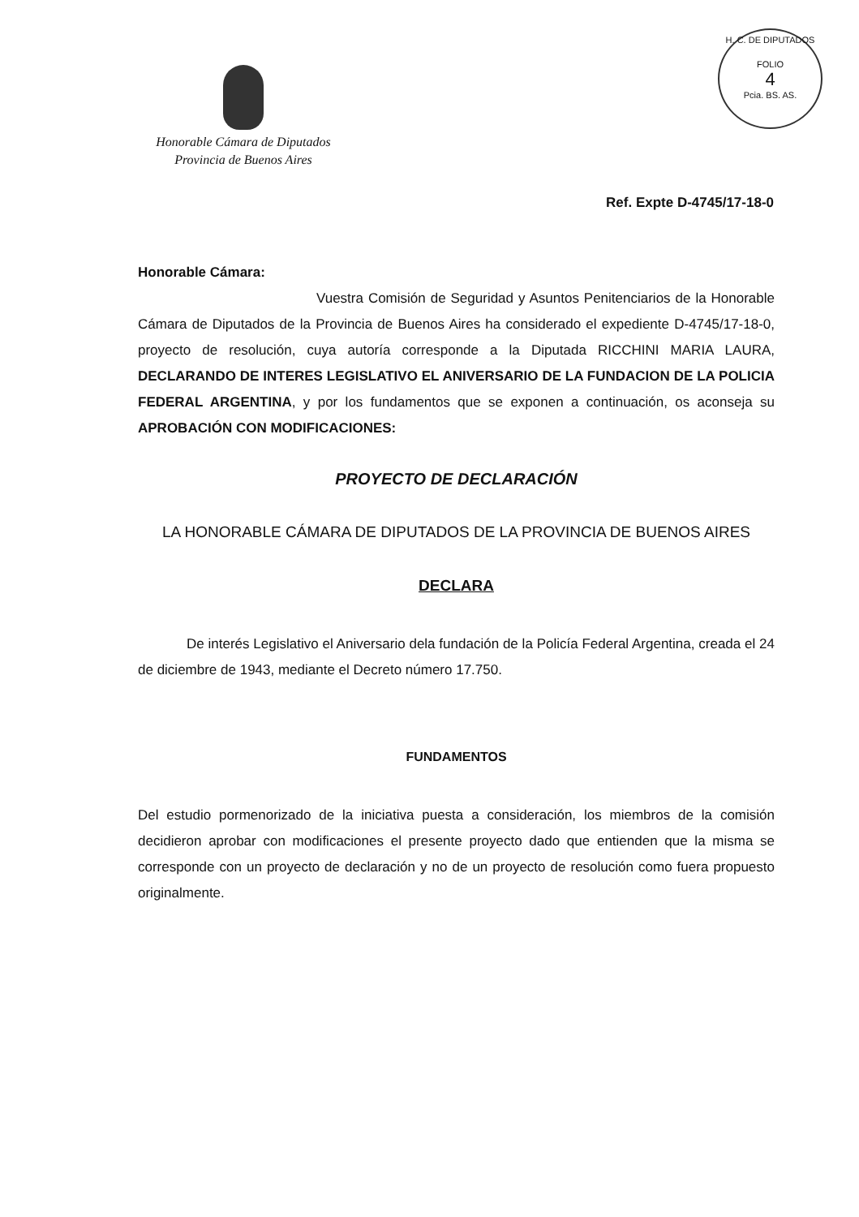Honorable Cámara de Diputados
Provincia de Buenos Aires
H. C. DE DIPUTADOS
FOLIO
4
Pcia. BS. AS.
Ref. Expte D-4745/17-18-0
Honorable Cámara:
Vuestra Comisión de Seguridad y Asuntos Penitenciarios de la Honorable Cámara de Diputados de la Provincia de Buenos Aires ha considerado el expediente D-4745/17-18-0, proyecto de resolución, cuya autoría corresponde a la Diputada RICCHINI MARIA LAURA, DECLARANDO DE INTERES LEGISLATIVO EL ANIVERSARIO DE LA FUNDACION DE LA POLICIA FEDERAL ARGENTINA, y por los fundamentos que se exponen a continuación, os aconseja su APROBACIÓN CON MODIFICACIONES:
PROYECTO DE DECLARACIÓN
LA HONORABLE CÁMARA DE DIPUTADOS DE LA PROVINCIA DE BUENOS AIRES
DECLARA
De interés Legislativo el Aniversario dela fundación de la Policía Federal Argentina, creada el 24 de diciembre de 1943, mediante el Decreto número 17.750.
FUNDAMENTOS
Del estudio pormenorizado de la iniciativa puesta a consideración, los miembros de la comisión decidieron aprobar con modificaciones el presente proyecto dado que entienden que la misma se corresponde con un proyecto de declaración y no de un proyecto de resolución como fuera propuesto originalmente.